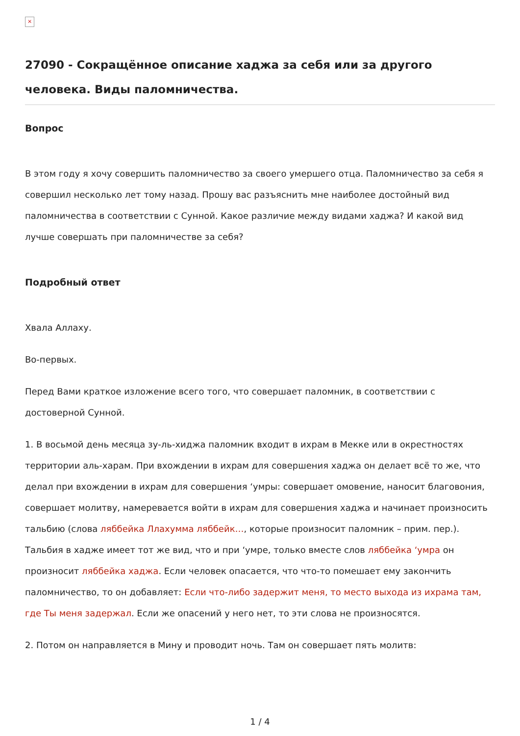×
27090 - Сокращённое описание хаджа за себя или за другого человека. Виды паломничества.
Вопрос
В этом году я хочу совершить паломничество за своего умершего отца. Паломничество за себя я совершил несколько лет тому назад. Прошу вас разъяснить мне наиболее достойный вид паломничества в соответствии с Сунной. Какое различие между видами хаджа? И какой вид лучше совершать при паломничестве за себя?
Подробный ответ
Хвала Аллаху.
Во-первых.
Перед Вами краткое изложение всего того, что совершает паломник, в соответствии с достоверной Сунной.
1. В восьмой день месяца зу-ль-хиджа паломник входит в ихрам в Мекке или в окрестностях территории аль-харам. При вхождении в ихрам для совершения хаджа он делает всё то же, что делал при вхождении в ихрам для совершения ‘умры: совершает омовение, наносит благовония, совершает молитву, намеревается войти в ихрам для совершения хаджа и начинает произносить тальбию (слова ляббейка Ллахумма ляббейк…, которые произносит паломник – прим. пер.). Тальбия в хадже имеет тот же вид, что и при ‘умре, только вместе слов ляббейка ‘умра он произносит ляббейка хаджа. Если человек опасается, что что-то помешает ему закончить паломничество, то он добавляет: Если что-либо задержит меня, то место выхода из ихрама там, где Ты меня задержал. Если же опасений у него нет, то эти слова не произносятся.
2. Потом он направляется в Мину и проводит ночь. Там он совершает пять молитв:
1 / 4